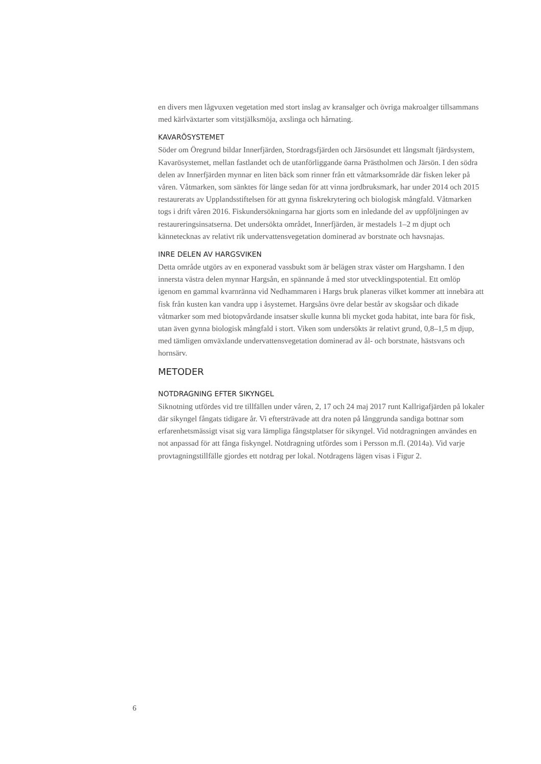en divers men lågvuxen vegetation med stort inslag av kransalger och övriga makroalger tillsammans med kärlväxtarter som vitstjälksmöja, axslinga och hårnating.
KAVARÖSYSTEMET
Söder om Öregrund bildar Innerfjärden, Stordragsfjärden och Järsösundet ett långsmalt fjärdsystem, Kavarösystemet, mellan fastlandet och de utanförliggande öarna Prästholmen och Järsön. I den södra delen av Innerfjärden mynnar en liten bäck som rinner från ett våtmarksområde där fisken leker på våren. Våtmarken, som sänktes för länge sedan för att vinna jordbruksmark, har under 2014 och 2015 restaurerats av Upplandsstiftelsen för att gynna fiskrekrytering och biologisk mångfald. Våtmarken togs i drift våren 2016. Fiskundersökningarna har gjorts som en inledande del av uppföljningen av restaureringsinsatserna. Det undersökta området, Innerfjärden, är mestadels 1–2 m djupt och kännetecknas av relativt rik undervattensvegetation dominerad av borstnate och havsnajas.
INRE DELEN AV HARGSVIKEN
Detta område utgörs av en exponerad vassbukt som är belägen strax väster om Hargshamn. I den innersta västra delen mynnar Hargsån, en spännande å med stor utvecklingspotential. Ett omlöp igenom en gammal kvarnränna vid Nedhammaren i Hargs bruk planeras vilket kommer att innebära att fisk från kusten kan vandra upp i åsystemet. Hargsåns övre delar består av skogsåar och dikade våtmarker som med biotopvårdande insatser skulle kunna bli mycket goda habitat, inte bara för fisk, utan även gynna biologisk mångfald i stort. Viken som undersökts är relativt grund, 0,8–1,5 m djup, med tämligen omväxlande undervattensvegetation dominerad av ål- och borstnate, hästsvans och hornsärv.
METODER
NOTDRAGNING EFTER SIKYNGEL
Siknotning utfördes vid tre tillfällen under våren, 2, 17 och 24 maj 2017 runt Kallrigafjärden på lokaler där sikyngel fångats tidigare år. Vi eftersträvade att dra noten på långgrunda sandiga bottnar som erfarenhetsmässigt visat sig vara lämpliga fångstplatser för sikyngel. Vid notdragningen användes en not anpassad för att fånga fiskyngel. Notdragning utfördes som i Persson m.fl. (2014a). Vid varje provtagningstillfälle gjordes ett notdrag per lokal. Notdragens lägen visas i Figur 2.
6